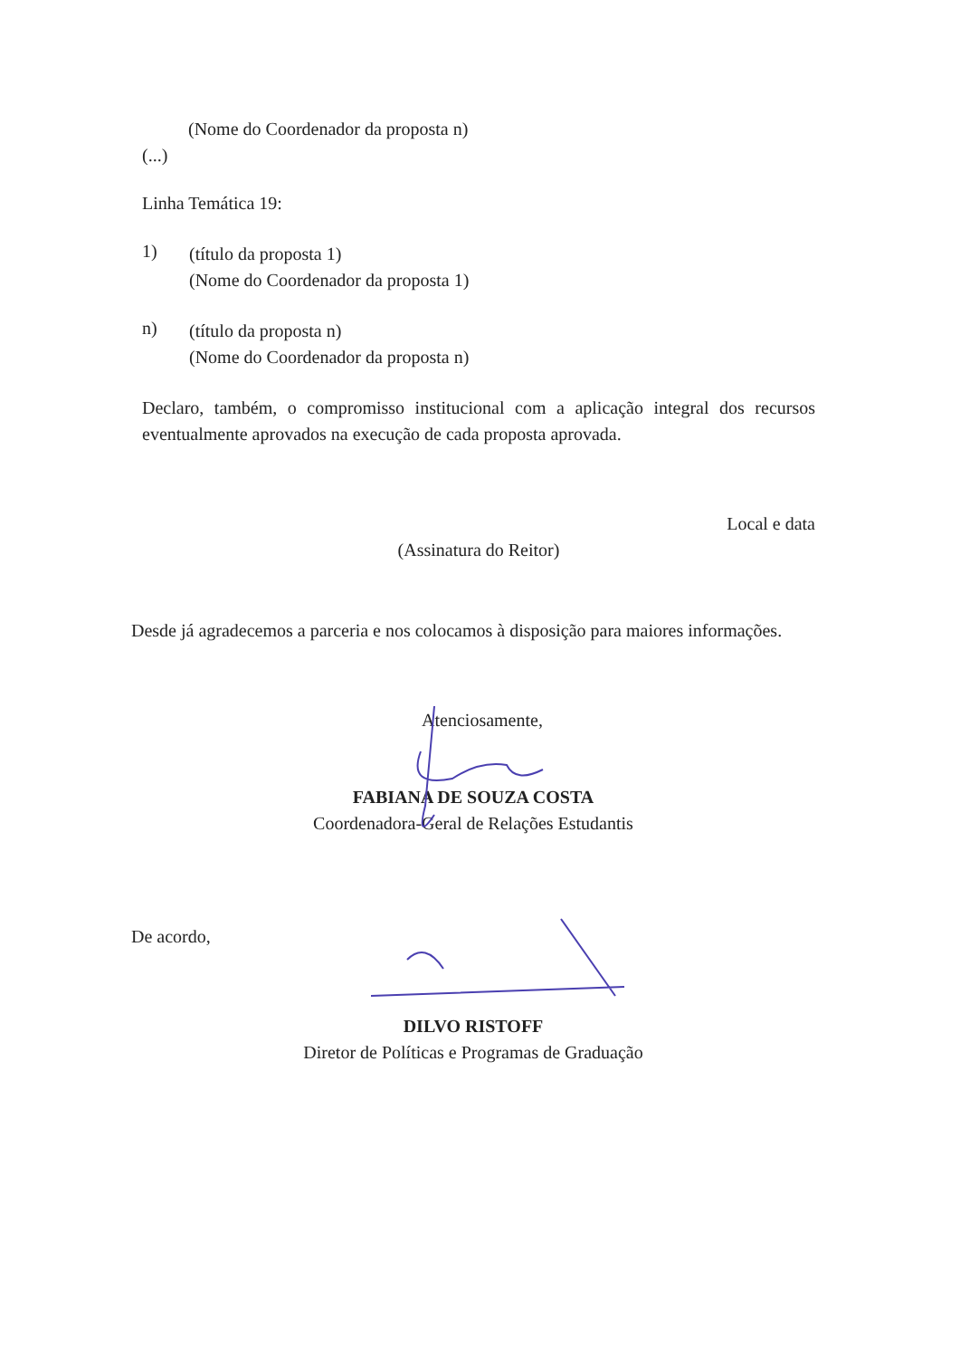(Nome do Coordenador da proposta n)
(...)
Linha Temática 19:
1)
(título da proposta 1)
(Nome do Coordenador da proposta 1)
n)
(título da proposta n)
(Nome do Coordenador da proposta n)
Declaro, também, o compromisso institucional com a aplicação integral dos recursos eventualmente aprovados na execução de cada proposta aprovada.
Local e data
(Assinatura do Reitor)
Desde já agradecemos a parceria e nos colocamos à disposição para maiores informações.
Atenciosamente,
FABIANA DE SOUZA COSTA
Coordenadora-Geral de Relações Estudantis
De acordo,
DILVO RISTOFF
Diretor de Políticas e Programas de Graduação